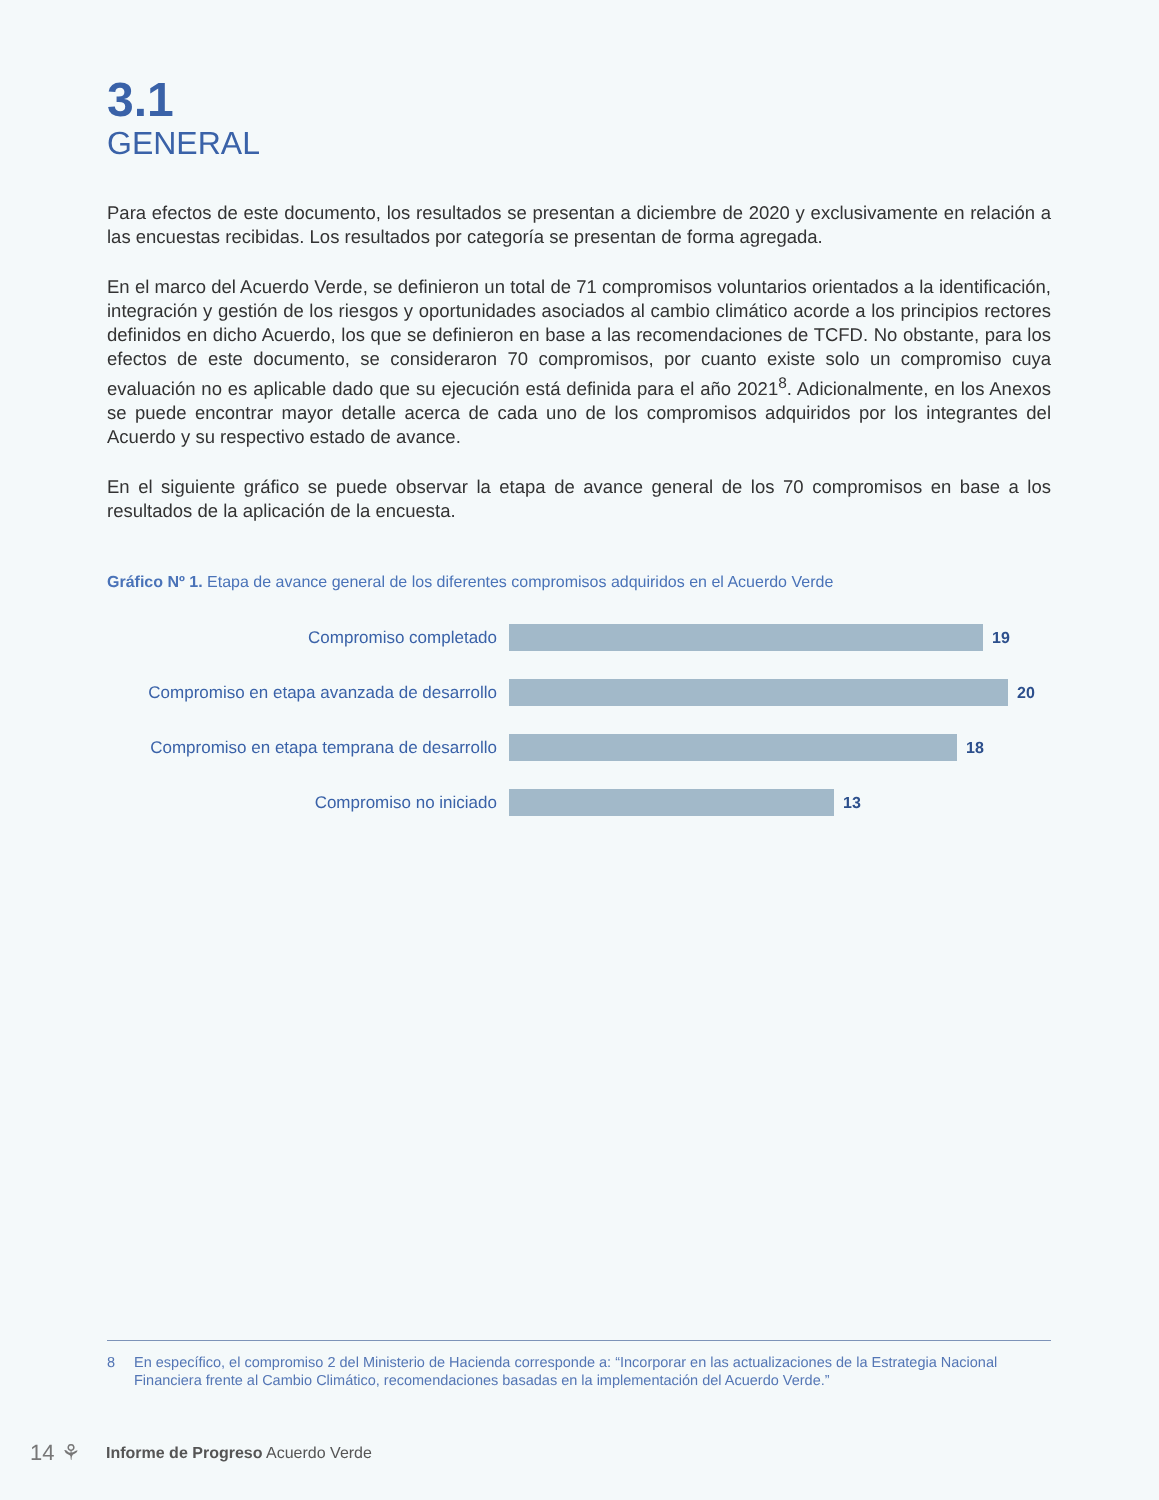3.1
GENERAL
Para efectos de este documento, los resultados se presentan a diciembre de 2020 y exclusivamente en relación a las encuestas recibidas. Los resultados por categoría se presentan de forma agregada.
En el marco del Acuerdo Verde, se definieron un total de 71 compromisos voluntarios orientados a la identificación, integración y gestión de los riesgos y oportunidades asociados al cambio climático acorde a los principios rectores definidos en dicho Acuerdo, los que se definieron en base a las recomendaciones de TCFD. No obstante, para los efectos de este documento, se consideraron 70 compromisos, por cuanto existe solo un compromiso cuya evaluación no es aplicable dado que su ejecución está definida para el año 2021<sup>8</sup>. Adicionalmente, en los Anexos se puede encontrar mayor detalle acerca de cada uno de los compromisos adquiridos por los integrantes del Acuerdo y su respectivo estado de avance.
En el siguiente gráfico se puede observar la etapa de avance general de los 70 compromisos en base a los resultados de la aplicación de la encuesta.
Gráfico Nº 1. Etapa de avance general de los diferentes compromisos adquiridos en el Acuerdo Verde
Compromiso completado 19
Compromiso en etapa avanzada de desarrollo
20
Compromiso en etapa temprana de desarrollo
18
Compromiso no iniciado 13
8 En específico, el compromiso 2 del Ministerio de Hacienda corresponde a: “Incorporar en las actualizaciones de la Estrategia Nacional Financiera frente al Cambio Climático, recomendaciones basadas en la implementación del Acuerdo Verde.”
14 ⚘
Informe de Progreso Acuerdo Verde